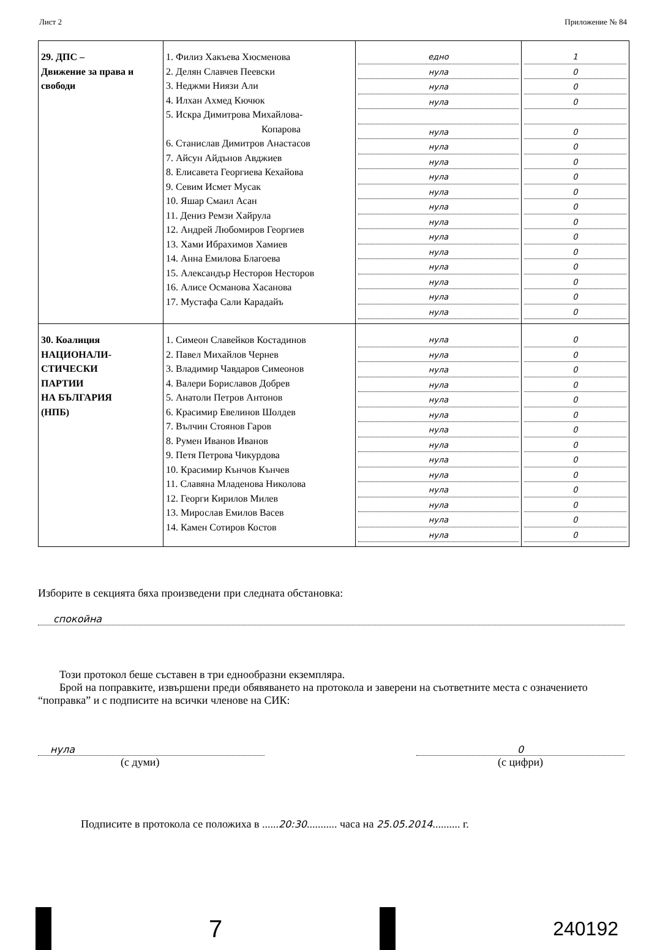Лист 2 Приложение № 84
| 29. ДПС – Движение за права и свободи | 1. Филиз Хакъева Хюсменова 2. Делян Славчев Пеевски 3. Неджми Ниязи Али 4. Илхан Ахмед Кючюк 5. Искра Димитрова Михайлова- Копарова 6. Станислав Димитров Анастасов 7. Айсун Айдънов Авджиев 8. Елисавета Георгиева Кехайова 9. Севим Исмет Мусак 10. Яшар Смаил Асан 11. Дениз Ремзи Хайрула 12. Андрей Любомиров Георгиев 13. Хами Ибрахимов Хамиев 14. Анна Емилова Благоева 15. Александър Несторов Несторов 16. Алисе Османова Хасанова 17. Мустафа Сали Карадайъ | едно нула нула нула нула нула нула нула нула нула нула нула нула нула нула нула нула | 1 0 0 0 0 0 0 0 0 0 0 0 0 0 0 0 0 |
| 30. Коалиция НАЦИОНАЛИ- СТИЧЕСКИ ПАРТИИ НА БЪЛГАРИЯ (НПБ) | 1. Симеон Славейков Костадинов 2. Павел Михайлов Чернев 3. Владимир Чавдаров Симеонов 4. Валери Бориславов Добрев 5. Анатоли Петров Антонов 6. Красимир Евелинов Шолдев 7. Вълчин Стоянов Гаров 8. Румен Иванов Иванов 9. Петя Петрова Чикурдова 10. Красимир Кънчов Кънчев 11. Славяна Младенова Николова 12. Георги Кирилов Милев 13. Мирослав Емилов Васев 14. Камен Сотиров Костов | нула нула нула нула нула нула нула нула нула нула нула нула нула нула | 0 0 0 0 0 0 0 0 0 0 0 0 0 0 |
Изборите в секцията бяха произведени при следната обстановка:
спокойна
Този протокол беше съставен в три еднообразни екземпляра.
Брой на поправките, извършени преди обявяването на протокола и заверени на съответните места с означението “поправка” и с подписите на всички членове на СИК:
нула
(с думи)
0
(с цифри)
Подписите в протокола се положиха в ......20:30........... часа на 25.05.2014.......... г.
7
240192